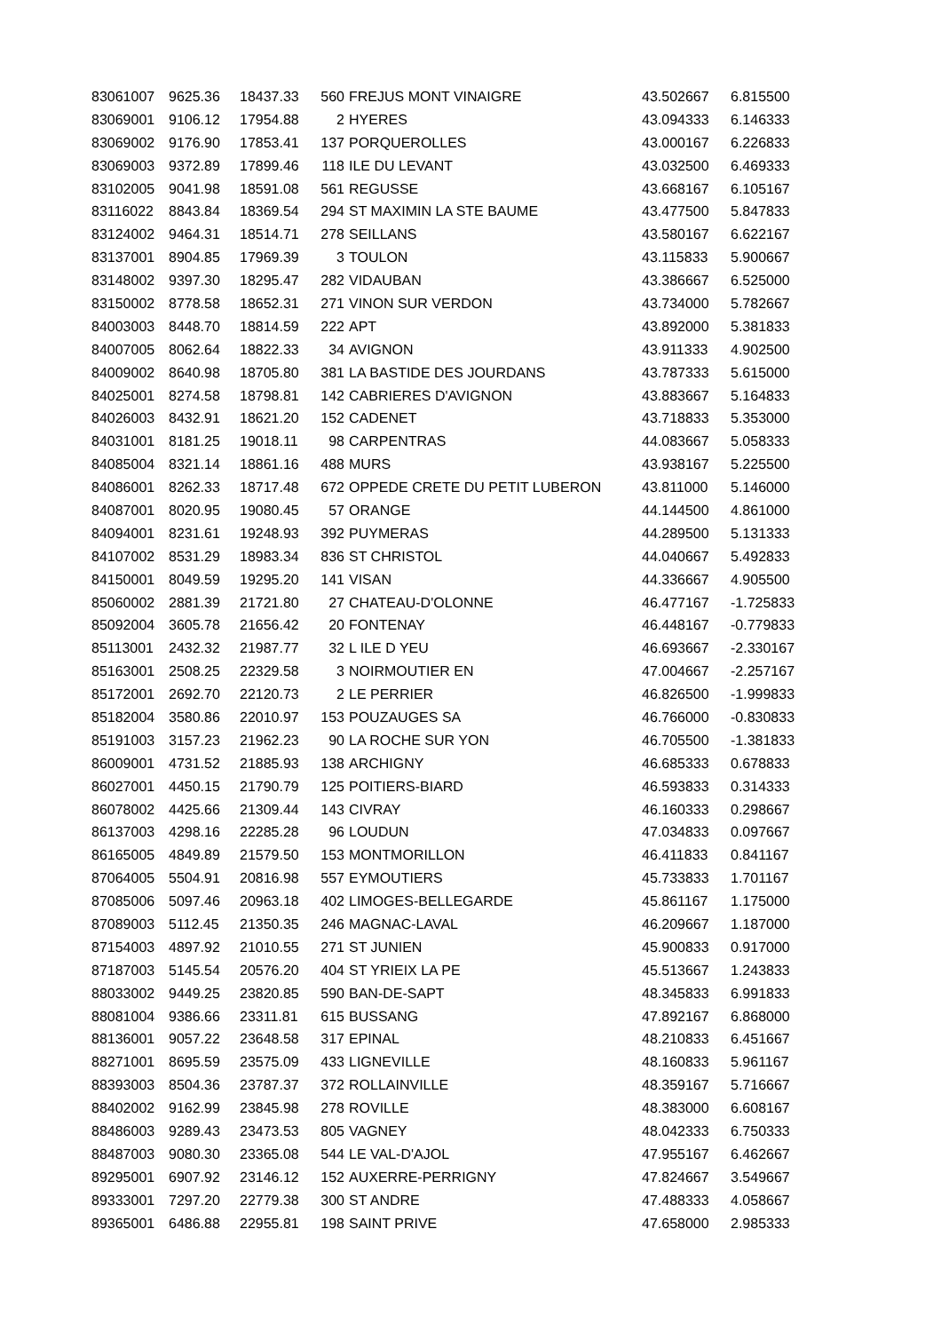| 83061007 | 9625.36 | 18437.33 | 560 | FREJUS MONT VINAIGRE | 43.502667 | 6.815500 |
| 83069001 | 9106.12 | 17954.88 | 2 | HYERES | 43.094333 | 6.146333 |
| 83069002 | 9176.90 | 17853.41 | 137 | PORQUEROLLES | 43.000167 | 6.226833 |
| 83069003 | 9372.89 | 17899.46 | 118 | ILE DU LEVANT | 43.032500 | 6.469333 |
| 83102005 | 9041.98 | 18591.08 | 561 | REGUSSE | 43.668167 | 6.105167 |
| 83116022 | 8843.84 | 18369.54 | 294 | ST MAXIMIN LA STE BAUME | 43.477500 | 5.847833 |
| 83124002 | 9464.31 | 18514.71 | 278 | SEILLANS | 43.580167 | 6.622167 |
| 83137001 | 8904.85 | 17969.39 | 3 | TOULON | 43.115833 | 5.900667 |
| 83148002 | 9397.30 | 18295.47 | 282 | VIDAUBAN | 43.386667 | 6.525000 |
| 83150002 | 8778.58 | 18652.31 | 271 | VINON SUR VERDON | 43.734000 | 5.782667 |
| 84003003 | 8448.70 | 18814.59 | 222 | APT | 43.892000 | 5.381833 |
| 84007005 | 8062.64 | 18822.33 | 34 | AVIGNON | 43.911333 | 4.902500 |
| 84009002 | 8640.98 | 18705.80 | 381 | LA BASTIDE DES JOURDANS | 43.787333 | 5.615000 |
| 84025001 | 8274.58 | 18798.81 | 142 | CABRIERES D'AVIGNON | 43.883667 | 5.164833 |
| 84026003 | 8432.91 | 18621.20 | 152 | CADENET | 43.718833 | 5.353000 |
| 84031001 | 8181.25 | 19018.11 | 98 | CARPENTRAS | 44.083667 | 5.058333 |
| 84085004 | 8321.14 | 18861.16 | 488 | MURS | 43.938167 | 5.225500 |
| 84086001 | 8262.33 | 18717.48 | 672 | OPPEDE CRETE DU PETIT LUBERON | 43.811000 | 5.146000 |
| 84087001 | 8020.95 | 19080.45 | 57 | ORANGE | 44.144500 | 4.861000 |
| 84094001 | 8231.61 | 19248.93 | 392 | PUYMERAS | 44.289500 | 5.131333 |
| 84107002 | 8531.29 | 18983.34 | 836 | ST CHRISTOL | 44.040667 | 5.492833 |
| 84150001 | 8049.59 | 19295.20 | 141 | VISAN | 44.336667 | 4.905500 |
| 85060002 | 2881.39 | 21721.80 | 27 | CHATEAU-D'OLONNE | 46.477167 | -1.725833 |
| 85092004 | 3605.78 | 21656.42 | 20 | FONTENAY | 46.448167 | -0.779833 |
| 85113001 | 2432.32 | 21987.77 | 32 | L ILE D YEU | 46.693667 | -2.330167 |
| 85163001 | 2508.25 | 22329.58 | 3 | NOIRMOUTIER EN | 47.004667 | -2.257167 |
| 85172001 | 2692.70 | 22120.73 | 2 | LE PERRIER | 46.826500 | -1.999833 |
| 85182004 | 3580.86 | 22010.97 | 153 | POUZAUGES SA | 46.766000 | -0.830833 |
| 85191003 | 3157.23 | 21962.23 | 90 | LA ROCHE SUR YON | 46.705500 | -1.381833 |
| 86009001 | 4731.52 | 21885.93 | 138 | ARCHIGNY | 46.685333 | 0.678833 |
| 86027001 | 4450.15 | 21790.79 | 125 | POITIERS-BIARD | 46.593833 | 0.314333 |
| 86078002 | 4425.66 | 21309.44 | 143 | CIVRAY | 46.160333 | 0.298667 |
| 86137003 | 4298.16 | 22285.28 | 96 | LOUDUN | 47.034833 | 0.097667 |
| 86165005 | 4849.89 | 21579.50 | 153 | MONTMORILLON | 46.411833 | 0.841167 |
| 87064005 | 5504.91 | 20816.98 | 557 | EYMOUTIERS | 45.733833 | 1.701167 |
| 87085006 | 5097.46 | 20963.18 | 402 | LIMOGES-BELLEGARDE | 45.861167 | 1.175000 |
| 87089003 | 5112.45 | 21350.35 | 246 | MAGNAC-LAVAL | 46.209667 | 1.187000 |
| 87154003 | 4897.92 | 21010.55 | 271 | ST JUNIEN | 45.900833 | 0.917000 |
| 87187003 | 5145.54 | 20576.20 | 404 | ST YRIEIX LA PE | 45.513667 | 1.243833 |
| 88033002 | 9449.25 | 23820.85 | 590 | BAN-DE-SAPT | 48.345833 | 6.991833 |
| 88081004 | 9386.66 | 23311.81 | 615 | BUSSANG | 47.892167 | 6.868000 |
| 88136001 | 9057.22 | 23648.58 | 317 | EPINAL | 48.210833 | 6.451667 |
| 88271001 | 8695.59 | 23575.09 | 433 | LIGNEVILLE | 48.160833 | 5.961167 |
| 88393003 | 8504.36 | 23787.37 | 372 | ROLLAINVILLE | 48.359167 | 5.716667 |
| 88402002 | 9162.99 | 23845.98 | 278 | ROVILLE | 48.383000 | 6.608167 |
| 88486003 | 9289.43 | 23473.53 | 805 | VAGNEY | 48.042333 | 6.750333 |
| 88487003 | 9080.30 | 23365.08 | 544 | LE VAL-D'AJOL | 47.955167 | 6.462667 |
| 89295001 | 6907.92 | 23146.12 | 152 | AUXERRE-PERRIGNY | 47.824667 | 3.549667 |
| 89333001 | 7297.20 | 22779.38 | 300 | ST ANDRE | 47.488333 | 4.058667 |
| 89365001 | 6486.88 | 22955.81 | 198 | SAINT PRIVE | 47.658000 | 2.985333 |